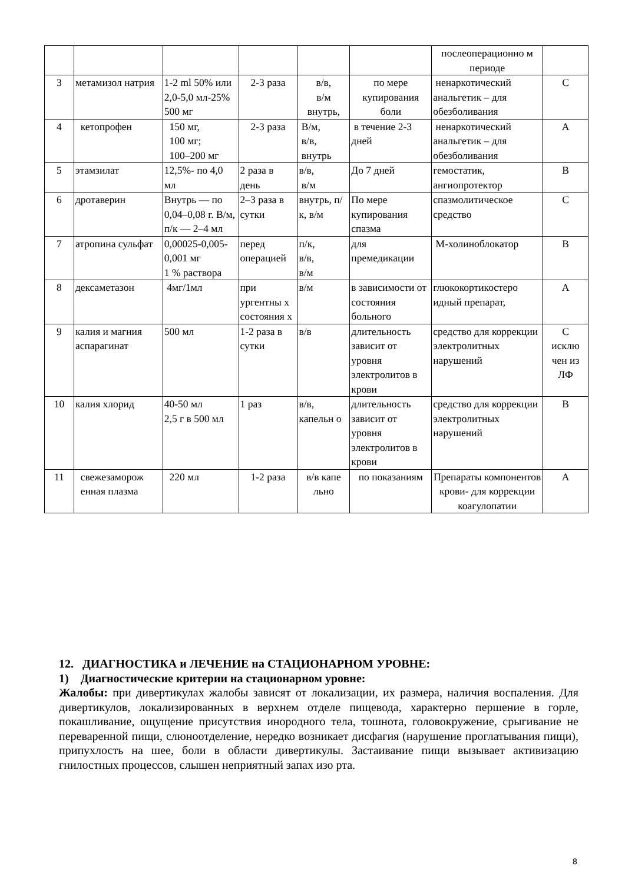| | | | | | | послеоперационно м периоде | |
| 3 | метамизол натрия | 1-2 ml 50% или 2,0-5,0 мл-25% 500 мг | 2-3 раза | в/в, в/м внутрь, | по мере купирования боли | ненаркотический анальгетик – для обезболивания | С |
| 4 | кетопрофен | 150 мг, 100 мг; 100–200 мг | 2-3 раза | В/м, в/в, внутрь | в течение 2-3 дней | ненаркотический анальгетик – для обезболивания | А |
| 5 | этамзилат | 12,5%- по 4,0 мл | 2 раза в день | в/в, в/м | До 7 дней | гемостатик, ангиопротектор | В |
| 6 | дротаверин | Внутрь — по 0,04–0,08 г. В/м, п/к — 2–4 мл | 2–3 раза в сутки | внутрь, п/к, в/м | По мере купирования спазма | спазмолитическое средство | С |
| 7 | атропина сульфат | 0,00025-0,005-0,001 мг 1 % раствора | перед операцией | п/к, в/в, в/м | для премедикации | М-холиноблокатор | В |
| 8 | дексаметазон | 4мг/1мл | при ургентны х состояния х | в/м | в зависимости от состояния больного | глюкокортикостеро идный препарат, | А |
| 9 | калия и магния аспарагинат | 500 мл | 1-2 раза в сутки | в/в | длительность зависит от уровня электролитов в крови | средство для коррекции электролитных нарушений | С исклю чен из ЛФ |
| 10 | калия хлорид | 40-50 мл 2,5 г в 500 мл | 1 раз | в/в, капельн о | длительность зависит от уровня электролитов в крови | средство для коррекции электролитных нарушений | В |
| 11 | свежезаморож енная плазма | 220 мл | 1-2 раза | в/в капе льно | по показаниям | Препараты компонентов крови- для коррекции коагулопатии | А |
12. ДИАГНОСТИКА и ЛЕЧЕНИЕ на СТАЦИОНАРНОМ УРОВНЕ:
1) Диагностические критерии на стационарном уровне:
Жалобы: при дивертикулах жалобы зависят от локализации, их размера, наличия воспаления. Для дивертикулов, локализированных в верхнем отделе пищевода, характерно першение в горле, покашливание, ощущение присутствия инородного тела, тошнота, головокружение, срыгивание не переваренной пищи, слюноотделение, нередко возникает дисфагия (нарушение проглатывания пищи), припухлость на шее, боли в области дивертикулы. Застаивание пищи вызывает активизацию гнилостных процессов, слышен неприятный запах изо рта.
8